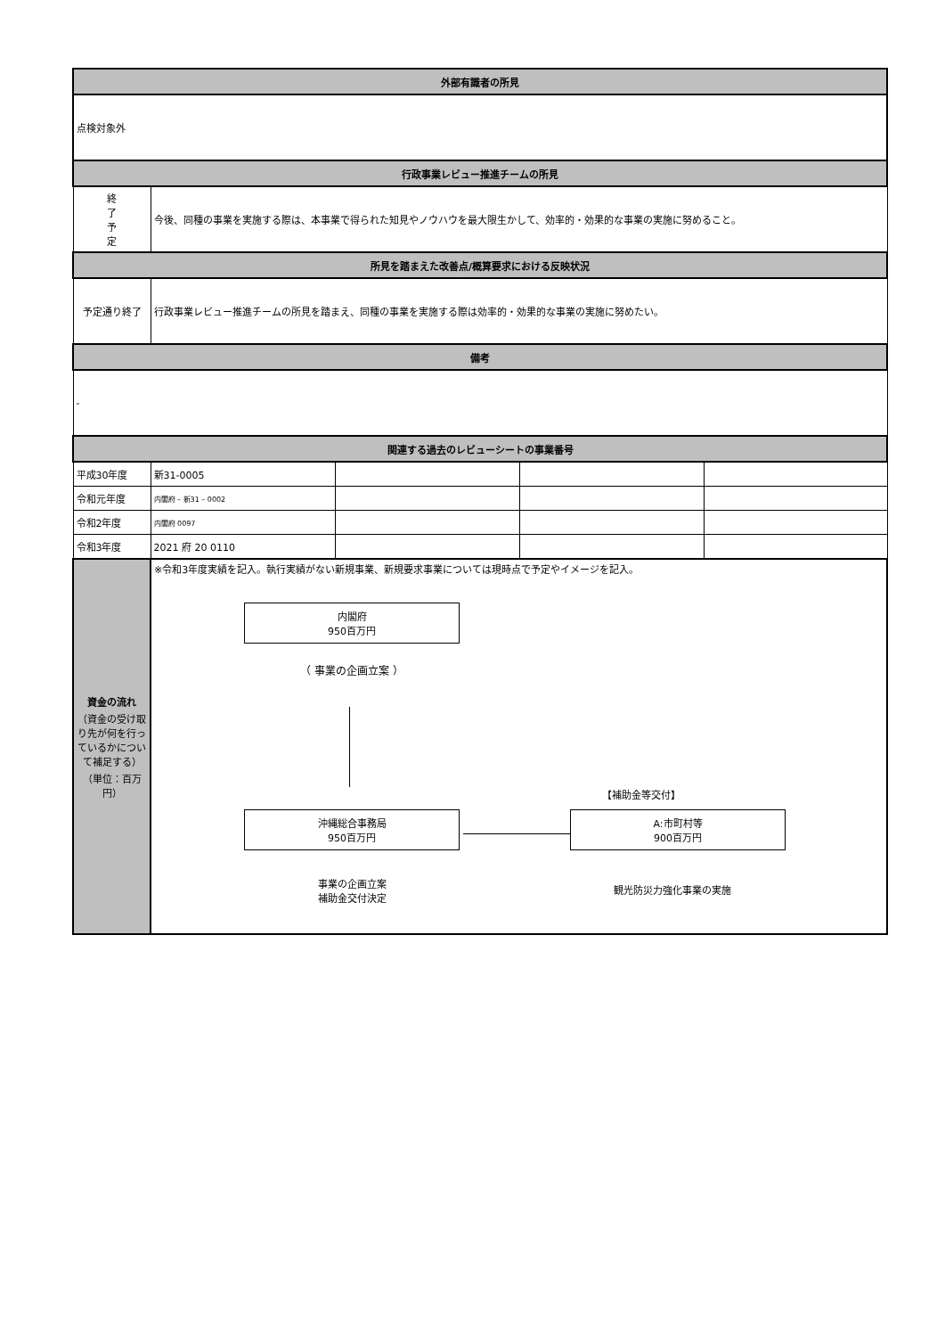| 外部有識者の所見 | | | | |
| --- | --- | --- | --- | --- |
| 点検対象外 | | | | |
| 行政事業レビュー推進チームの所見 | | | | |
| 終 了 予 定 | 今後、同種の事業を実施する際は、本事業で得られた知見やノウハウを最大限生かして、効率的・効果的な事業の実施に努めること。 | | | |
| 所見を踏まえた改善点/概算要求における反映状況 | | | | |
| 予定通り終了 | 行政事業レビュー推進チームの所見を踏まえ、同種の事業を実施する際は効率的・効果的な事業の実施に努めたい。 | | | |
| 備考 | | | | |
| - | | | | |
| 関連する過去のレビューシートの事業番号 | | | | |
| 平成30年度 | 新31-0005 | | | |
| 令和元年度 | 内閣府 – 新31 – 0002 | | | |
| 令和2年度 | 内閣府 0097 | | | |
| 令和3年度 | 2021 府 20 0110 | | | |
| 資金の流れ （資金の受け取り先が何を行っているかについて補足する） （単位：百万円） | ※令和3年度実績を記入。執行実績がない新規事業、新規要求事業については現時点で予定やイメージを記入。 内閣府 950百万円 （ 事業の企画立案 ） 【補助金等交付】 沖縄総合事務局 950百万円 A:市町村等 900百万円 事業の企画立案 補助金交付決定 観光防災力強化事業の実施 | | | |